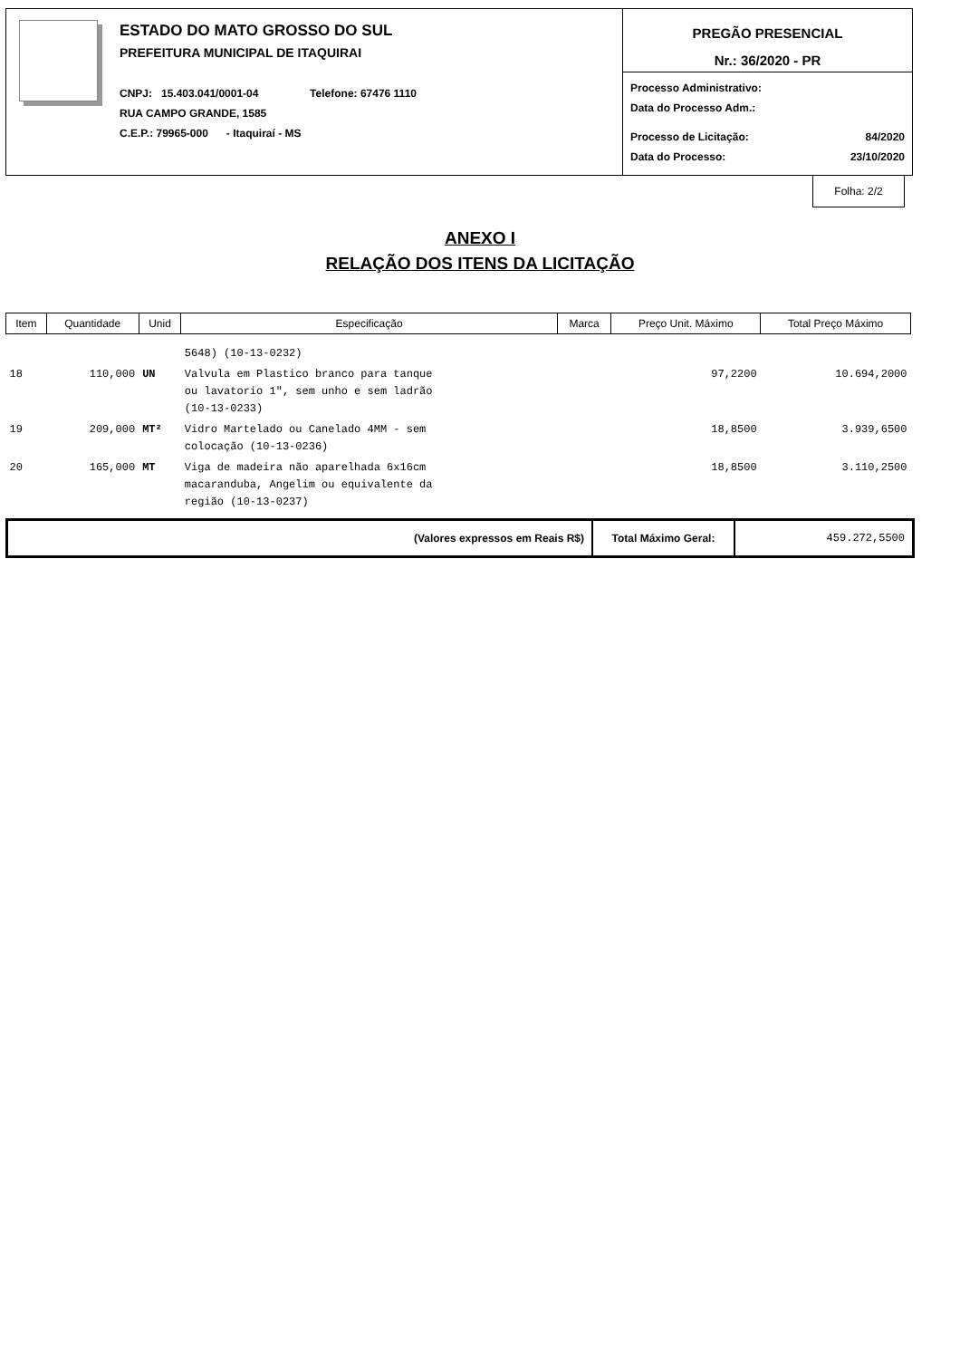ESTADO DO MATO GROSSO DO SUL
PREFEITURA MUNICIPAL DE ITAQUIRAI
CNPJ: 15.403.041/0001-04 Telefone: 67476 1110
RUA CAMPO GRANDE, 1585
C.E.P.: 79965-000 - Itaquiraí - MS
PREGÃO PRESENCIAL
Nr.: 36/2020 - PR
Processo Administrativo:
Data do Processo Adm.:
Processo de Licitação: 84/2020
Data do Processo: 23/10/2020
Folha: 2/2
ANEXO I
RELAÇÃO DOS ITENS DA LICITAÇÃO
| Item | Quantidade | Unid | Especificação | Marca | Preço Unit. Máximo | Total Preço Máximo |
| --- | --- | --- | --- | --- | --- | --- |
| | | | 5648) (10-13-0232) | | | |
| 18 | 110,000 | UN | Valvula em Plastico branco para tanque ou lavatorio 1", sem unho e sem ladrão (10-13-0233) | | 97,2200 | 10.694,2000 |
| 19 | 209,000 | MT² | Vidro Martelado ou Canelado 4MM - sem colocação (10-13-0236) | | 18,8500 | 3.939,6500 |
| 20 | 165,000 | MT | Viga de madeira não aparelhada 6x16cm macaranduba, Angelim ou equivalente da região (10-13-0237) | | 18,8500 | 3.110,2500 |
(Valores expressos em Reais R$) Total Máximo Geral: 459.272,5500